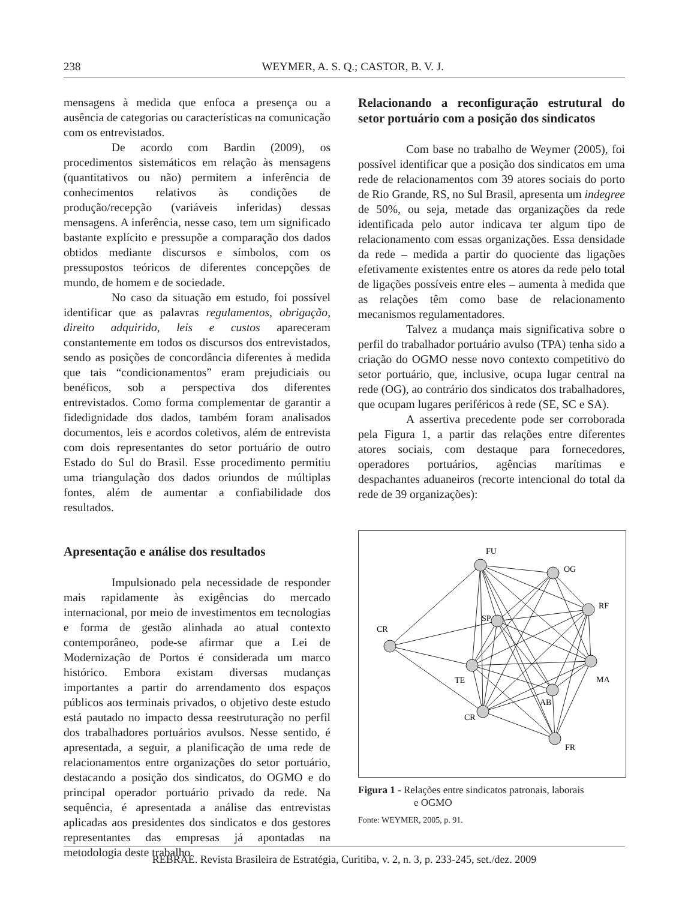238 WEYMER, A. S. Q.; CASTOR, B. V. J.
mensagens à medida que enfoca a presença ou a ausência de categorias ou características na comunicação com os entrevistados.
De acordo com Bardin (2009), os procedimentos sistemáticos em relação às mensagens (quantitativos ou não) permitem a inferência de conhecimentos relativos às condições de produção/recepção (variáveis inferidas) dessas mensagens. A inferência, nesse caso, tem um significado bastante explícito e pressupõe a comparação dos dados obtidos mediante discursos e símbolos, com os pressupostos teóricos de diferentes concepções de mundo, de homem e de sociedade.
No caso da situação em estudo, foi possível identificar que as palavras regulamentos, obrigação, direito adquirido, leis e custos apareceram constantemente em todos os discursos dos entrevistados, sendo as posições de concordância diferentes à medida que tais “condicionamentos” eram prejudiciais ou benéficos, sob a perspectiva dos diferentes entrevistados. Como forma complementar de garantir a fidedignidade dos dados, também foram analisados documentos, leis e acordos coletivos, além de entrevista com dois representantes do setor portuário de outro Estado do Sul do Brasil. Esse procedimento permitiu uma triangulação dos dados oriundos de múltiplas fontes, além de aumentar a confiabilidade dos resultados.
Apresentação e análise dos resultados
Impulsionado pela necessidade de responder mais rapidamente às exigências do mercado internacional, por meio de investimentos em tecnologias e forma de gestão alinhada ao atual contexto contemporâneo, pode-se afirmar que a Lei de Modernização de Portos é considerada um marco histórico. Embora existam diversas mudanças importantes a partir do arrendamento dos espaços públicos aos terminais privados, o objetivo deste estudo está pautado no impacto dessa reestruturação no perfil dos trabalhadores portuários avulsos. Nesse sentido, é apresentada, a seguir, a planificação de uma rede de relacionamentos entre organizações do setor portuário, destacando a posição dos sindicatos, do OGMO e do principal operador portuário privado da rede. Na sequência, é apresentada a análise das entrevistas aplicadas aos presidentes dos sindicatos e dos gestores representantes das empresas já apontadas na metodologia deste trabalho.
Relacionando a reconfiguração estrutural do setor portuário com a posição dos sindicatos
Com base no trabalho de Weymer (2005), foi possível identificar que a posição dos sindicatos em uma rede de relacionamentos com 39 atores sociais do porto de Rio Grande, RS, no Sul Brasil, apresenta um indegree de 50%, ou seja, metade das organizações da rede identificada pelo autor indicava ter algum tipo de relacionamento com essas organizações. Essa densidade da rede – medida a partir do quociente das ligações efetivamente existentes entre os atores da rede pelo total de ligações possíveis entre eles – aumenta à medida que as relações têm como base de relacionamento mecanismos regulamentadores.
Talvez a mudança mais significativa sobre o perfil do trabalhador portuário avulso (TPA) tenha sido a criação do OGMO nesse novo contexto competitivo do setor portuário, que, inclusive, ocupa lugar central na rede (OG), ao contrário dos sindicatos dos trabalhadores, que ocupam lugares periféricos à rede (SE, SC e SA).
A assertiva precedente pode ser corroborada pela Figura 1, a partir das relações entre diferentes atores sociais, com destaque para fornecedores, operadores portuários, agências marítimas e despachantes aduaneiros (recorte intencional do total da rede de 39 organizações):
FU
OG
RF
CR
SP
TE
MA
AB
CR
FR
Figura 1 - Relações entre sindicatos patronais, laborais
e OGMO
Fonte: WEYMER, 2005, p. 91.
REBRAE. Revista Brasileira de Estratégia, Curitiba, v. 2, n. 3, p. 233-245, set./dez. 2009